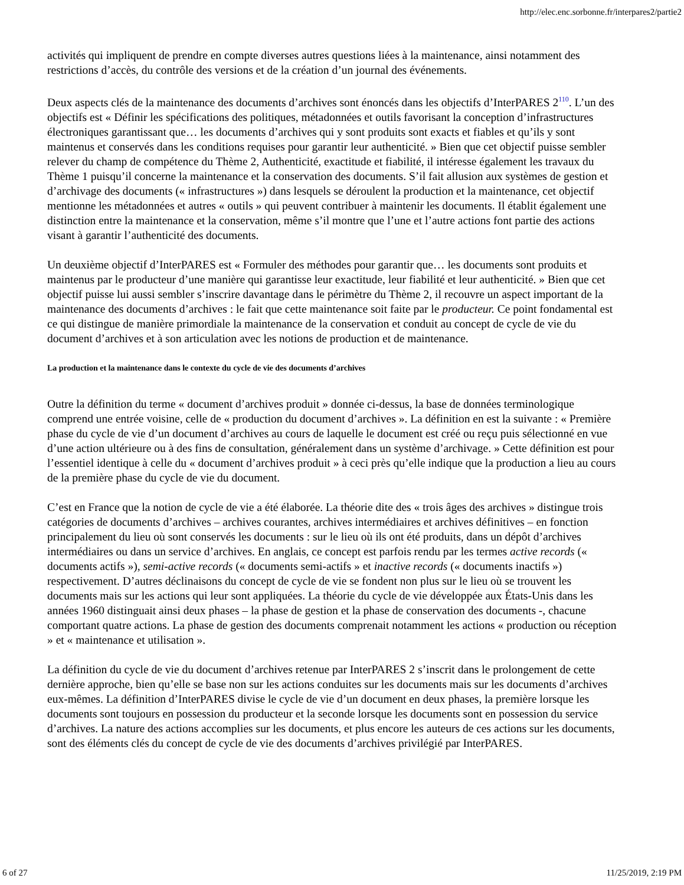http://elec.enc.sorbonne.fr/interpares2/partie2
activités qui impliquent de prendre en compte diverses autres questions liées à la maintenance, ainsi notamment des restrictions d’accès, du contrôle des versions et de la création d’un journal des événements.
Deux aspects clés de la maintenance des documents d’archives sont énoncés dans les objectifs d’InterPARES 2<sup>110</sup>. L’un des objectifs est « Définir les spécifications des politiques, métadonnées et outils favorisant la conception d’infrastructures électroniques garantissant que… les documents d’archives qui y sont produits sont exacts et fiables et qu’ils y sont maintenus et conservés dans les conditions requises pour garantir leur authenticité. » Bien que cet objectif puisse sembler relever du champ de compétence du Thème 2, Authenticité, exactitude et fiabilité, il intéresse également les travaux du Thème 1 puisqu’il concerne la maintenance et la conservation des documents. S’il fait allusion aux systèmes de gestion et d’archivage des documents (« infrastructures ») dans lesquels se déroulent la production et la maintenance, cet objectif mentionne les métadonnées et autres « outils » qui peuvent contribuer à maintenir les documents. Il établit également une distinction entre la maintenance et la conservation, même s’il montre que l’une et l’autre actions font partie des actions visant à garantir l’authenticité des documents.
Un deuxième objectif d’InterPARES est « Formuler des méthodes pour garantir que… les documents sont produits et maintenus par le producteur d’une manière qui garantisse leur exactitude, leur fiabilité et leur authenticité. » Bien que cet objectif puisse lui aussi sembler s’inscrire davantage dans le périmètre du Thème 2, il recouvre un aspect important de la maintenance des documents d’archives : le fait que cette maintenance soit faite par le producteur. Ce point fondamental est ce qui distingue de manière primordiale la maintenance de la conservation et conduit au concept de cycle de vie du document d’archives et à son articulation avec les notions de production et de maintenance.
La production et la maintenance dans le contexte du cycle de vie des documents d’archives
Outre la définition du terme « document d’archives produit » donnée ci-dessus, la base de données terminologique comprend une entrée voisine, celle de « production du document d’archives ». La définition en est la suivante : « Première phase du cycle de vie d’un document d’archives au cours de laquelle le document est créé ou reçu puis sélectionné en vue d’une action ultérieure ou à des fins de consultation, généralement dans un système d’archivage. » Cette définition est pour l’essentiel identique à celle du « document d’archives produit » à ceci près qu’elle indique que la production a lieu au cours de la première phase du cycle de vie du document.
C’est en France que la notion de cycle de vie a été élaborée. La théorie dite des « trois âges des archives » distingue trois catégories de documents d’archives – archives courantes, archives intermédiaires et archives définitives – en fonction principalement du lieu où sont conservés les documents : sur le lieu où ils ont été produits, dans un dépôt d’archives intermédiaires ou dans un service d’archives. En anglais, ce concept est parfois rendu par les termes active records (« documents actifs »), semi-active records (« documents semi-actifs » et inactive records (« documents inactifs ») respectivement. D’autres déclinaisons du concept de cycle de vie se fondent non plus sur le lieu où se trouvent les documents mais sur les actions qui leur sont appliquées. La théorie du cycle de vie développée aux États-Unis dans les années 1960 distinguait ainsi deux phases – la phase de gestion et la phase de conservation des documents -, chacune comportant quatre actions. La phase de gestion des documents comprenait notamment les actions « production ou réception » et « maintenance et utilisation ».
La définition du cycle de vie du document d’archives retenue par InterPARES 2 s’inscrit dans le prolongement de cette dernière approche, bien qu’elle se base non sur les actions conduites sur les documents mais sur les documents d’archives eux-mêmes. La définition d’InterPARES divise le cycle de vie d’un document en deux phases, la première lorsque les documents sont toujours en possession du producteur et la seconde lorsque les documents sont en possession du service d’archives. La nature des actions accomplies sur les documents, et plus encore les auteurs de ces actions sur les documents, sont des éléments clés du concept de cycle de vie des documents d’archives privilégié par InterPARES.
6 of 27 11/25/2019, 2:19 PM